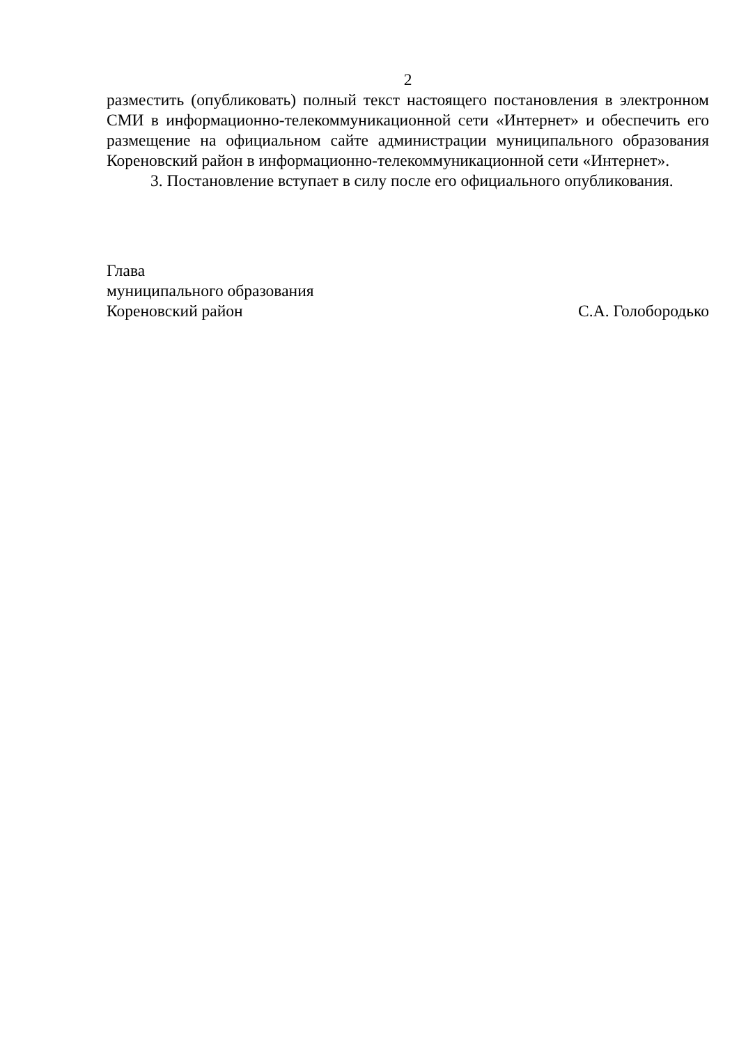2
разместить (опубликовать) полный текст настоящего постановления в электронном СМИ в информационно-телекоммуникационной сети «Интернет» и обеспечить его размещение на официальном сайте администрации муниципального образования Кореновский район в информационно-телекоммуникационной сети «Интернет».
3. Постановление вступает в силу после его официального опубликования.
Глава
муниципального образования
Кореновский район С.А. Голобородько